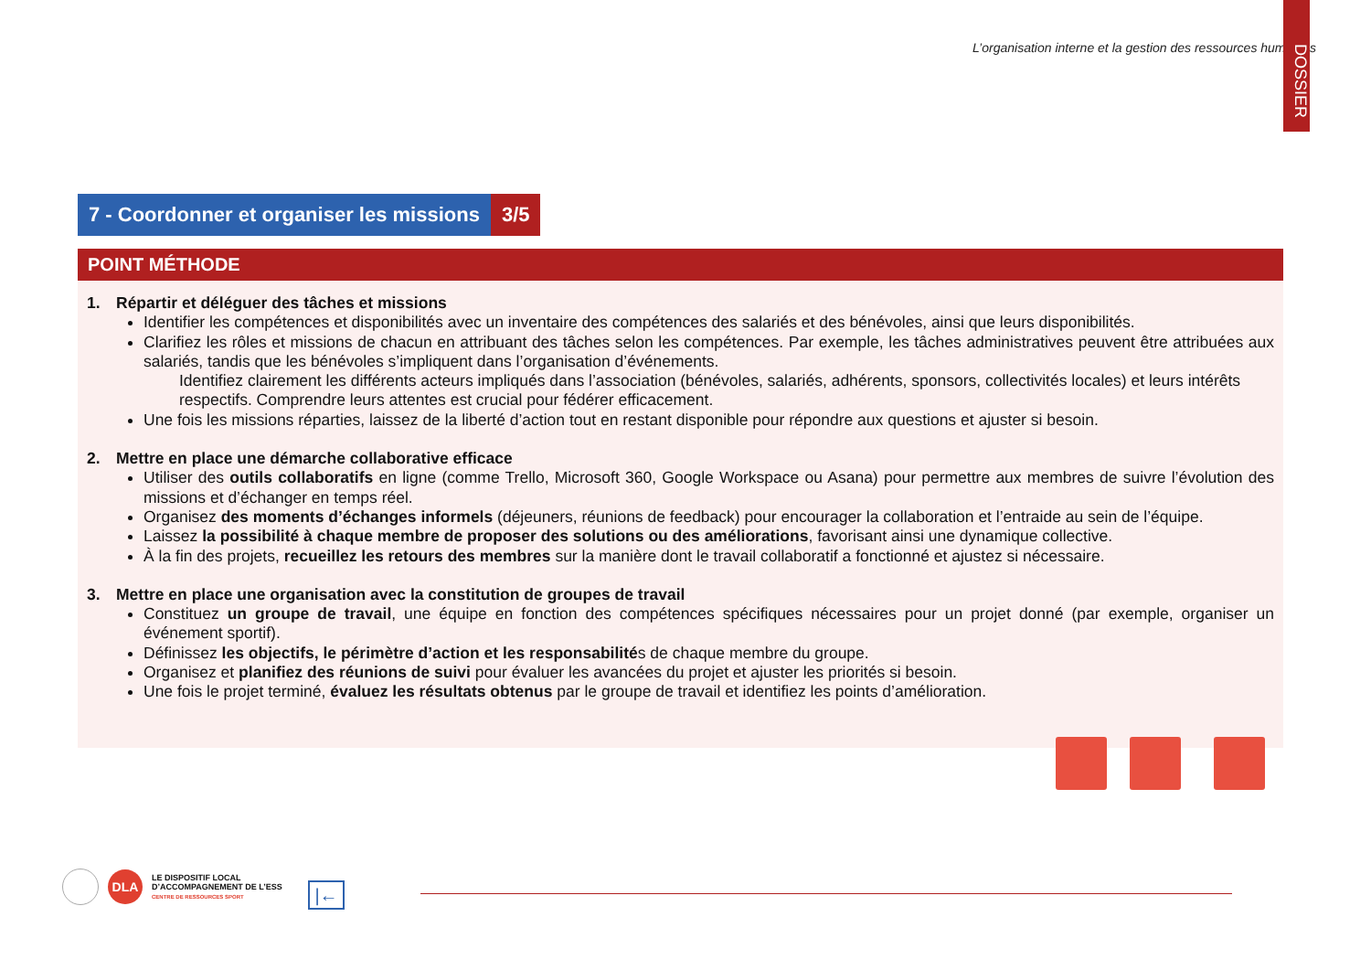L’organisation interne et la gestion des ressources humaines
DOSSIER
7 - Coordonner et organiser les missions
3/5
POINT MÉTHODE
1. Répartir et déléguer des tâches et missions
Identifier les compétences et disponibilités avec un inventaire des compétences des salariés et des bénévoles, ainsi que leurs disponibilités.
Clarifiez les rôles et missions de chacun en attribuant des tâches selon les compétences. Par exemple, les tâches administratives peuvent être attribuées aux salariés, tandis que les bénévoles s’impliquent dans l’organisation d’événements.
Identifiez clairement les différents acteurs impliqués dans l’association (bénévoles, salariés, adhérents, sponsors, collectivités locales) et leurs intérêts respectifs. Comprendre leurs attentes est crucial pour fédérer efficacement.
Une fois les missions réparties, laissez de la liberté d’action tout en restant disponible pour répondre aux questions et ajuster si besoin.
2. Mettre en place une démarche collaborative efficace
Utiliser des outils collaboratifs en ligne (comme Trello, Microsoft 360, Google Workspace ou Asana) pour permettre aux membres de suivre l’évolution des missions et d’échanger en temps réel.
Organisez des moments d’échanges informels (déjeuners, réunions de feedback) pour encourager la collaboration et l’entraide au sein de l’équipe.
Laissez la possibilité à chaque membre de proposer des solutions ou des améliorations, favorisant ainsi une dynamique collective.
À la fin des projets, recueillez les retours des membres sur la manière dont le travail collaboratif a fonctionné et ajustez si nécessaire.
3. Mettre en place une organisation avec la constitution de groupes de travail
Constituez un groupe de travail, une équipe en fonction des compétences spécifiques nécessaires pour un projet donné (par exemple, organiser un événement sportif).
Définissez les objectifs, le périmètre d’action et les responsabilités de chaque membre du groupe.
Organisez et planifiez des réunions de suivi pour évaluer les avancées du projet et ajuster les priorités si besoin.
Une fois le projet terminé, évaluez les résultats obtenus par le groupe de travail et identifiez les points d’amélioration.
DLA
LE DISPOSITIF LOCAL
D’ACCOMPAGNEMENT DE L’ESS
CENTRE DE RESSOURCES SPORT
|←